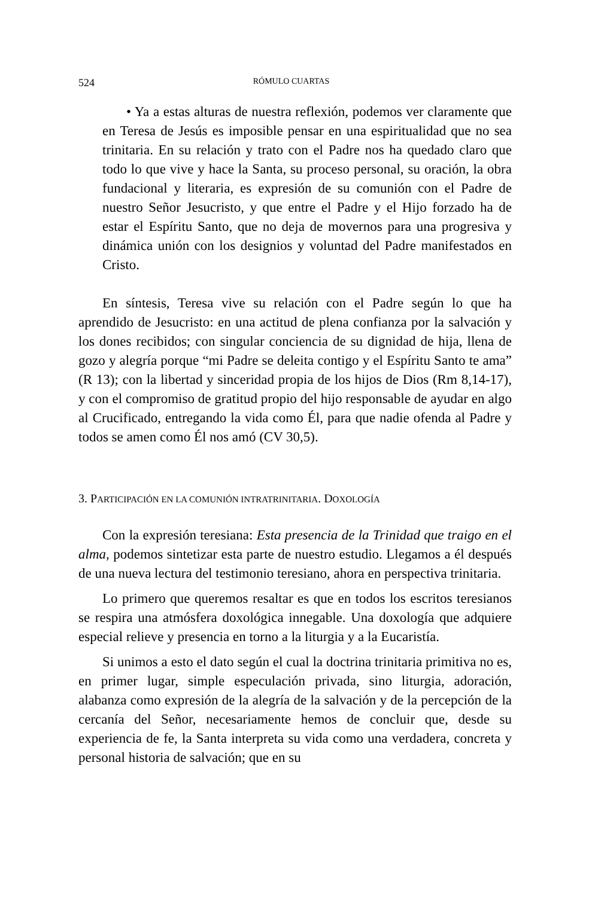524 RÓMULO CUARTAS
• Ya a estas alturas de nuestra reflexión, podemos ver claramente que en Teresa de Jesús es imposible pensar en una espiritualidad que no sea trinitaria. En su relación y trato con el Padre nos ha quedado claro que todo lo que vive y hace la Santa, su proceso personal, su oración, la obra fundacional y literaria, es expresión de su comunión con el Padre de nuestro Señor Jesucristo, y que entre el Padre y el Hijo forzado ha de estar el Espíritu Santo, que no deja de movernos para una progresiva y dinámica unión con los designios y voluntad del Padre manifestados en Cristo.
En síntesis, Teresa vive su relación con el Padre según lo que ha aprendido de Jesucristo: en una actitud de plena confianza por la salvación y los dones recibidos; con singular conciencia de su dignidad de hija, llena de gozo y alegría porque “mi Padre se deleita contigo y el Espíritu Santo te ama” (R 13); con la libertad y sinceridad propia de los hijos de Dios (Rm 8,14-17), y con el compromiso de gratitud propio del hijo responsable de ayudar en algo al Crucificado, entregando la vida como Él, para que nadie ofenda al Padre y todos se amen como Él nos amó (CV 30,5).
3. PARTICIPACIÓN EN LA COMUNIÓN INTRATRINITARIA. DOXOLOGÍA
Con la expresión teresiana: Esta presencia de la Trinidad que traigo en el alma, podemos sintetizar esta parte de nuestro estudio. Llegamos a él después de una nueva lectura del testimonio teresiano, ahora en perspectiva trinitaria.
Lo primero que queremos resaltar es que en todos los escritos teresianos se respira una atmósfera doxológica innegable. Una doxología que adquiere especial relieve y presencia en torno a la liturgia y a la Eucaristía.
Si unimos a esto el dato según el cual la doctrina trinitaria primitiva no es, en primer lugar, simple especulación privada, sino liturgia, adoración, alabanza como expresión de la alegría de la salvación y de la percepción de la cercanía del Señor, necesariamente hemos de concluir que, desde su experiencia de fe, la Santa interpreta su vida como una verdadera, concreta y personal historia de salvación; que en su